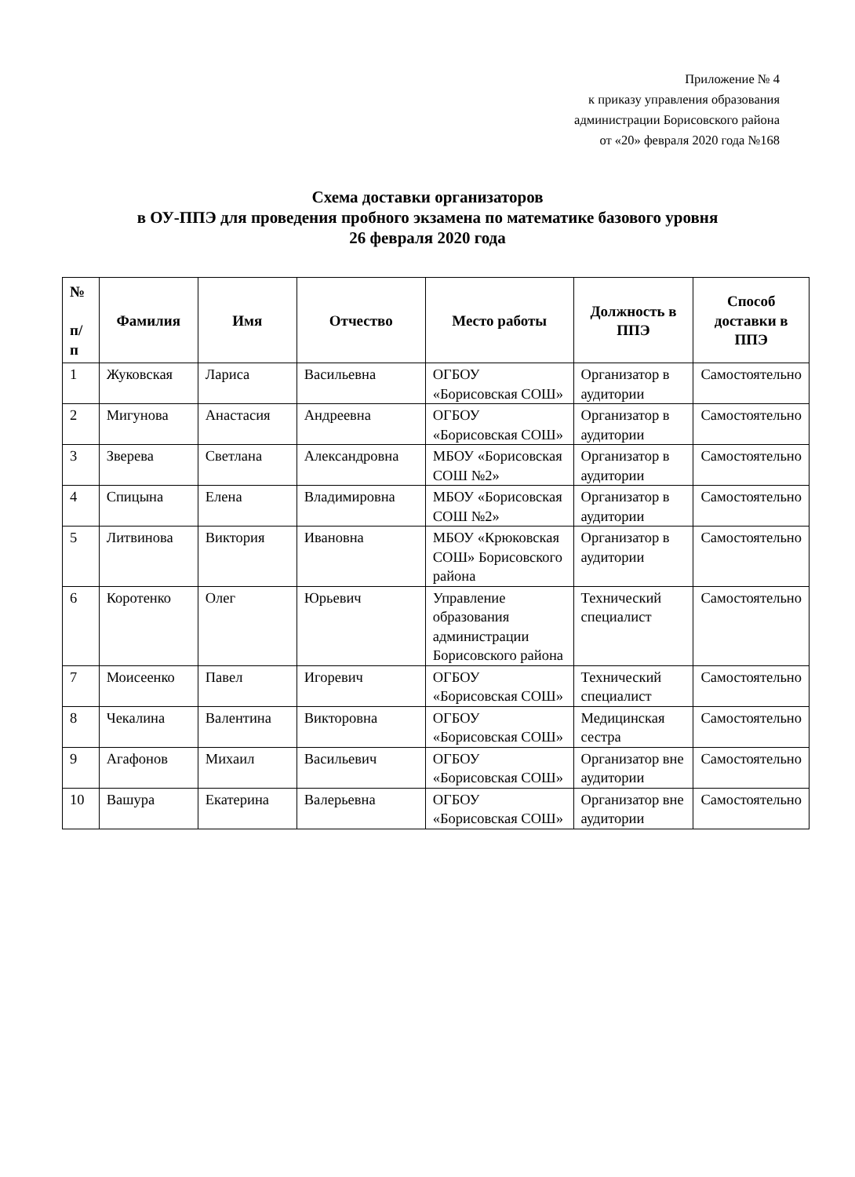Приложение № 4
к приказу управления образования
администрации Борисовского района
от «20» февраля 2020 года №168
Схема доставки организаторов
в ОУ-ППЭ для проведения пробного экзамена по математике базового уровня
26 февраля 2020 года
| № п/ п | Фамилия | Имя | Отчество | Место работы | Должность в ППЭ | Способ доставки в ППЭ |
| --- | --- | --- | --- | --- | --- | --- |
| 1 | Жуковская | Лариса | Васильевна | ОГБОУ «Борисовская СОШ» | Организатор в аудитории | Самостоятельно |
| 2 | Мигунова | Анастасия | Андреевна | ОГБОУ «Борисовская СОШ» | Организатор в аудитории | Самостоятельно |
| 3 | Зверева | Светлана | Александровна | МБОУ «Борисовская СОШ №2» | Организатор в аудитории | Самостоятельно |
| 4 | Спицына | Елена | Владимировна | МБОУ «Борисовская СОШ №2» | Организатор в аудитории | Самостоятельно |
| 5 | Литвинова | Виктория | Ивановна | МБОУ «Крюковская СОШ» Борисовского района | Организатор в аудитории | Самостоятельно |
| 6 | Коротенко | Олег | Юрьевич | Управление образования администрации Борисовского района | Технический специалист | Самостоятельно |
| 7 | Моисеенко | Павел | Игоревич | ОГБОУ «Борисовская СОШ» | Технический специалист | Самостоятельно |
| 8 | Чекалина | Валентина | Викторовна | ОГБОУ «Борисовская СОШ» | Медицинская сестра | Самостоятельно |
| 9 | Агафонов | Михаил | Васильевич | ОГБОУ «Борисовская СОШ» | Организатор вне аудитории | Самостоятельно |
| 10 | Вашура | Екатерина | Валерьевна | ОГБОУ «Борисовская СОШ» | Организатор вне аудитории | Самостоятельно |